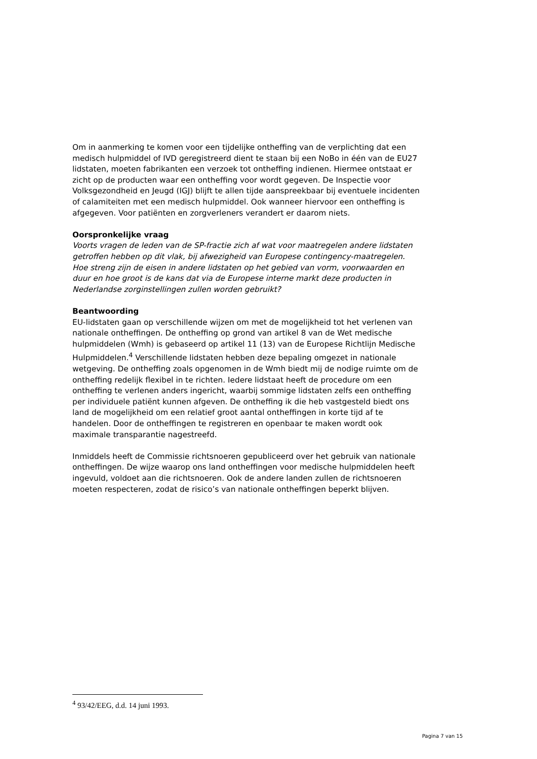Om in aanmerking te komen voor een tijdelijke ontheffing van de verplichting dat een medisch hulpmiddel of IVD geregistreerd dient te staan bij een NoBo in één van de EU27 lidstaten, moeten fabrikanten een verzoek tot ontheffing indienen. Hiermee ontstaat er zicht op de producten waar een ontheffing voor wordt gegeven. De Inspectie voor Volksgezondheid en Jeugd (IGJ) blijft te allen tijde aanspreekbaar bij eventuele incidenten of calamiteiten met een medisch hulpmiddel. Ook wanneer hiervoor een ontheffing is afgegeven. Voor patiënten en zorgverleners verandert er daarom niets.
Oorspronkelijke vraag
Voorts vragen de leden van de SP-fractie zich af wat voor maatregelen andere lidstaten getroffen hebben op dit vlak, bij afwezigheid van Europese contingency-maatregelen. Hoe streng zijn de eisen in andere lidstaten op het gebied van vorm, voorwaarden en duur en hoe groot is de kans dat via de Europese interne markt deze producten in Nederlandse zorginstellingen zullen worden gebruikt?
Beantwoording
EU-lidstaten gaan op verschillende wijzen om met de mogelijkheid tot het verlenen van nationale ontheffingen. De ontheffing op grond van artikel 8 van de Wet medische hulpmiddelen (Wmh) is gebaseerd op artikel 11 (13) van de Europese Richtlijn Medische Hulpmiddelen.<sup>4</sup> Verschillende lidstaten hebben deze bepaling omgezet in nationale wetgeving. De ontheffing zoals opgenomen in de Wmh biedt mij de nodige ruimte om de ontheffing redelijk flexibel in te richten. Iedere lidstaat heeft de procedure om een ontheffing te verlenen anders ingericht, waarbij sommige lidstaten zelfs een ontheffing per individuele patiënt kunnen afgeven. De ontheffing ik die heb vastgesteld biedt ons land de mogelijkheid om een relatief groot aantal ontheffingen in korte tijd af te handelen. Door de ontheffingen te registreren en openbaar te maken wordt ook maximale transparantie nagestreefd.
Inmiddels heeft de Commissie richtsnoeren gepubliceerd over het gebruik van nationale ontheffingen. De wijze waarop ons land ontheffingen voor medische hulpmiddelen heeft ingevuld, voldoet aan die richtsnoeren. Ook de andere landen zullen de richtsnoeren moeten respecteren, zodat de risico’s van nationale ontheffingen beperkt blijven.
<sup>4</sup> 93/42/EEG, d.d. 14 juni 1993.
Pagina 7 van 15